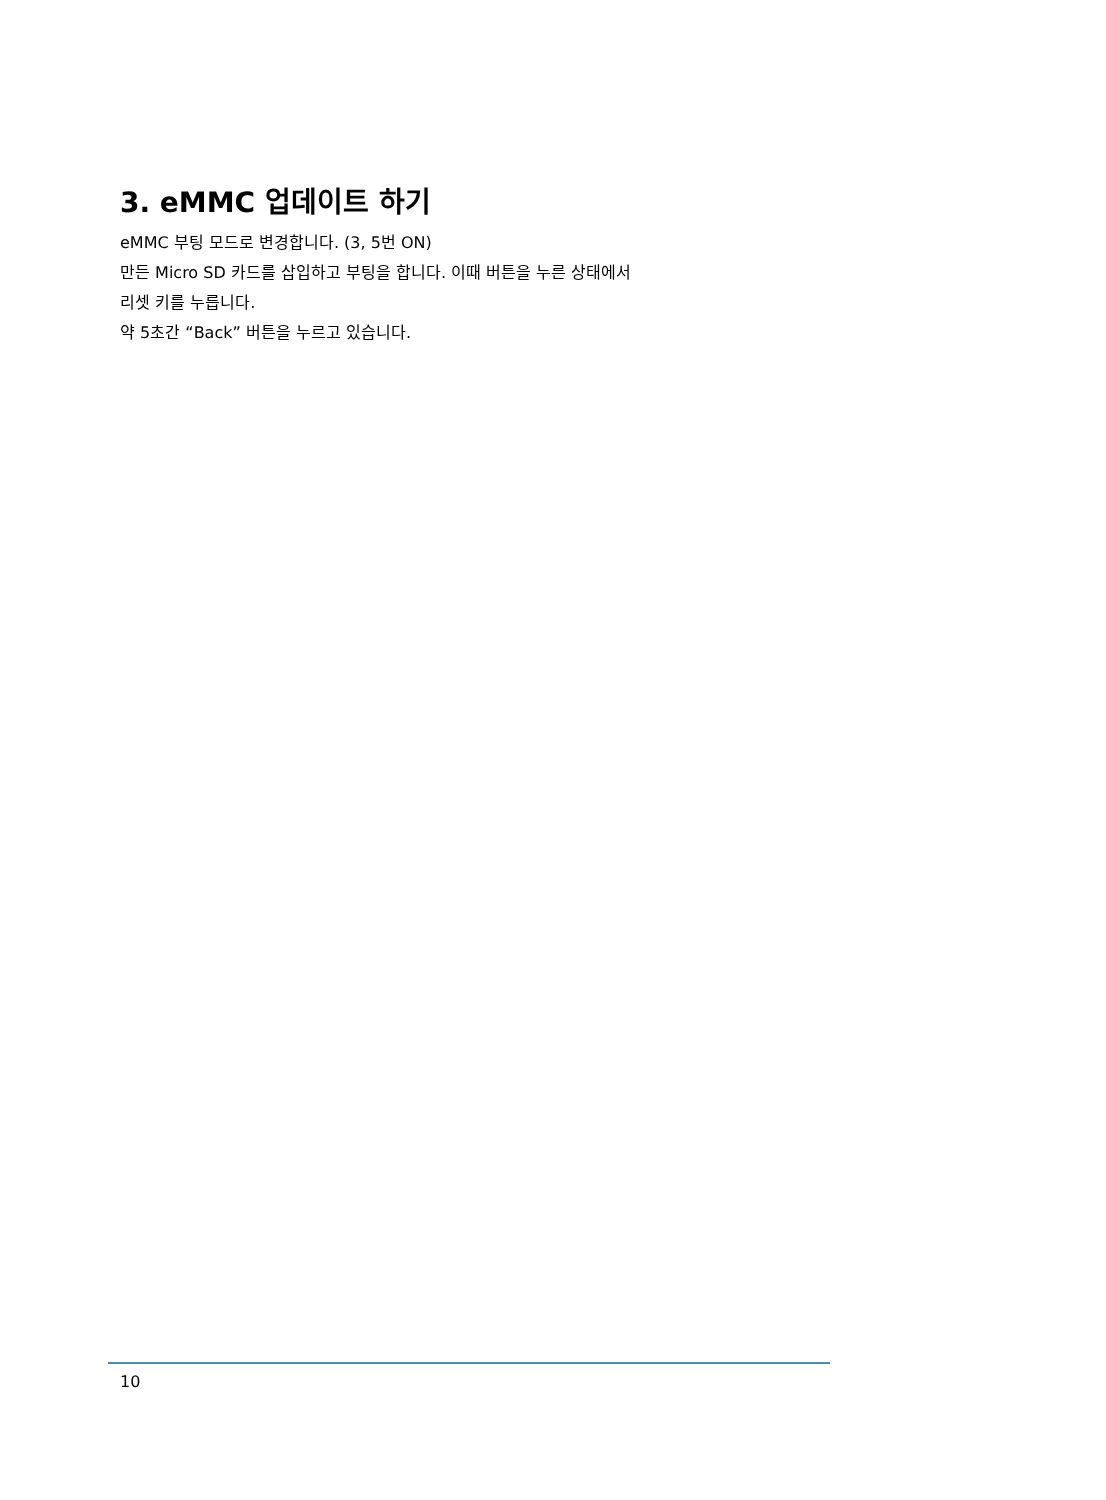3. eMMC 업데이트 하기
eMMC 부팅 모드로 변경합니다. (3, 5번 ON)
만든 Micro SD 카드를 삽입하고 부팅을 합니다. 이때 버튼을 누른 상태에서
리셋 키를 누릅니다.
약 5초간 “Back” 버튼을 누르고 있습니다.
10